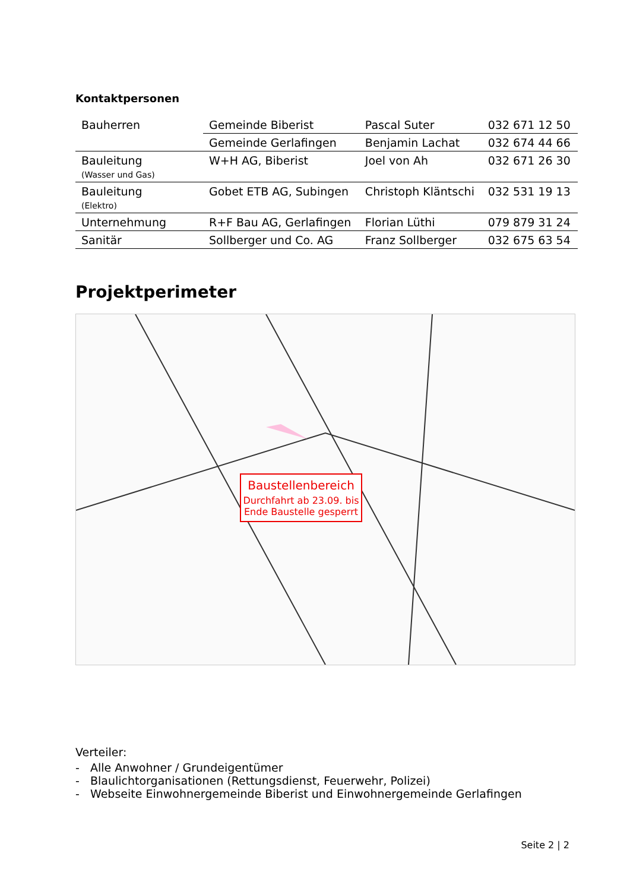Kontaktpersonen
| Bauherren | Gemeinde Biberist | Pascal Suter | 032 671 12 50 |
| | Gemeinde Gerlafingen | Benjamin Lachat | 032 674 44 66 |
| Bauleitung (Wasser und Gas) | W+H AG, Biberist | Joel von Ah | 032 671 26 30 |
| Bauleitung (Elektro) | Gobet ETB AG, Subingen | Christoph Kläntschi | 032 531 19 13 |
| Unternehmung | R+F Bau AG, Gerlafingen | Florian Lüthi | 079 879 31 24 |
| Sanitär | Sollberger und Co. AG | Franz Sollberger | 032 675 63 54 |
Projektperimeter
Baustellenbereich
Durchfahrt ab 23.09. bis Ende Baustelle gesperrt
Verteiler:
- Alle Anwohner / Grundeigentümer
- Blaulichtorganisationen (Rettungsdienst, Feuerwehr, Polizei)
- Webseite Einwohnergemeinde Biberist und Einwohnergemeinde Gerlafingen
Seite 2 | 2